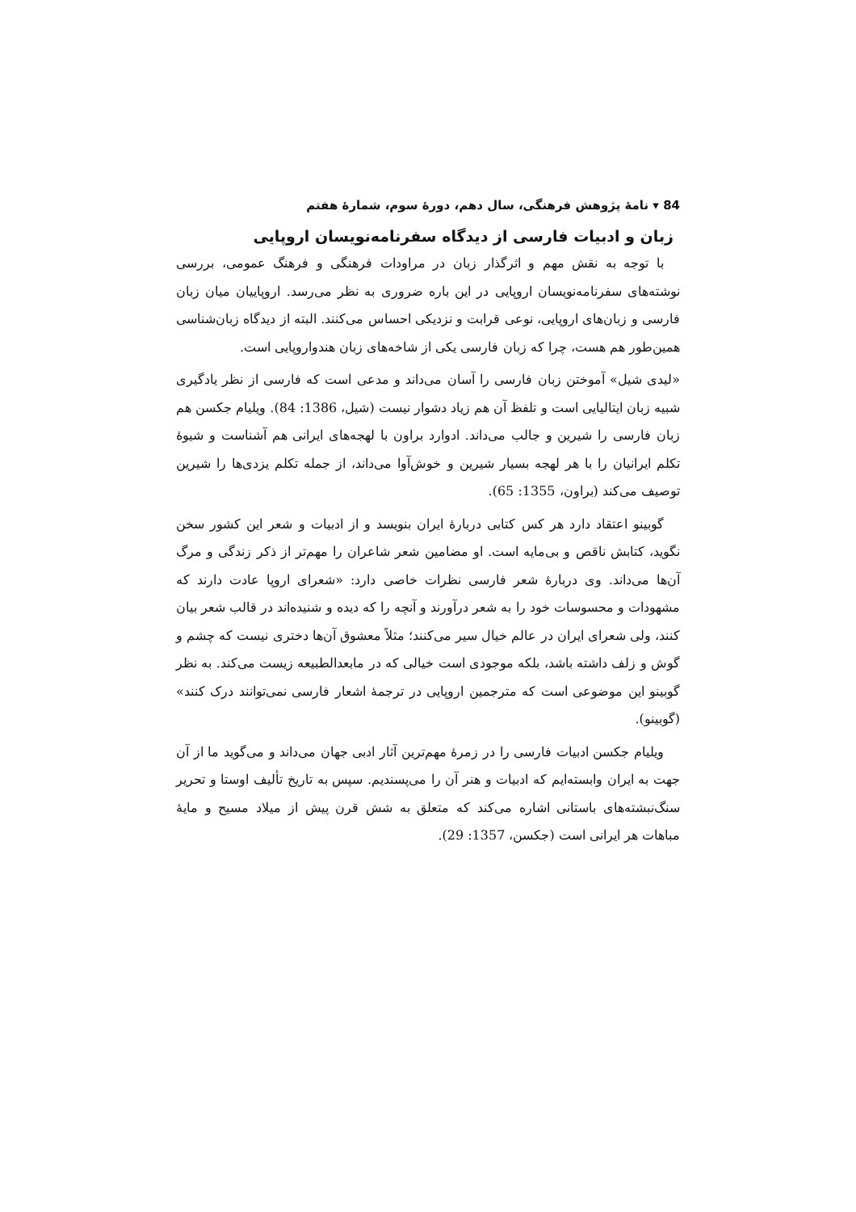84 ▾ نامهٔ پژوهش فرهنگی، سال دهم، دورهٔ سوم، شمارهٔ هفتم
زبان و ادبیات فارسی از دیدگاه سفرنامه‌نویسان اروپایی
با توجه به نقش مهم و اثرگذار زبان در مراودات فرهنگی و فرهنگ عمومی، بررسی نوشته‌های سفرنامه‌نویسان اروپایی در این باره ضروری به نظر می‌رسد. اروپاییان میان زبان فارسی و زبان‌های اروپایی، نوعی قرابت و نزدیکی احساس می‌کنند. البته از دیدگاه زبان‌شناسی همین‌طور هم هست، چرا که زبان فارسی یکی از شاخه‌های زبان هندواروپایی است.
«لیدی شیل» آموختن زبان فارسی را آسان می‌داند و مدعی است که فارسی از نظر یادگیری شبیه زبان ایتالیایی است و تلفظ آن هم زیاد دشوار نیست (شیل، 1386: 84). ویلیام جکسن هم زبان فارسی را شیرین و جالب می‌داند. ادوارد براون با لهجه‌های ایرانی هم آشناست و شیوهٔ تکلم ایرانیان را با هر لهجه بسیار شیرین و خوش‌آوا می‌داند، از جمله تکلم یزدی‌ها را شیرین توصیف می‌کند (براون، 1355: 65).
گوبینو اعتقاد دارد هر کس کتابی دربارهٔ ایران بنویسد و از ادبیات و شعر این کشور سخن نگوید، کتابش ناقص و بی‌مایه است. او مضامین شعر شاعران را مهم‌تر از ذکر زندگی و مرگ آن‌ها می‌داند. وی دربارهٔ شعر فارسی نظرات خاصی دارد: «شعرای اروپا عادت دارند که مشهودات و محسوسات خود را به شعر درآورند و آنچه را که دیده و شنیده‌اند در قالب شعر بیان کنند، ولی شعرای ایران در عالم خیال سیر می‌کنند؛ مثلاً معشوق آن‌ها دختری نیست که چشم و گوش و زلف داشته باشد، بلکه موجودی است خیالی که در مابعدالطبیعه زیست می‌کند. به نظر گوبینو این موضوعی است که مترجمین اروپایی در ترجمهٔ اشعار فارسی نمی‌توانند درک کنند» (گوبینو).
ویلیام جکسن ادبیات فارسی را در زمرهٔ مهم‌ترین آثار ادبی جهان می‌داند و می‌گوید ما از آن جهت به ایران وابسته‌ایم که ادبیات و هنر آن را می‌پسندیم. سپس به تاریخ تألیف اوستا و تحریر سنگ‌نبشته‌های باستانی اشاره می‌کند که متعلق به شش قرن پیش از میلاد مسیح و مایهٔ مباهات هر ایرانی است (جکسن، 1357: 29).